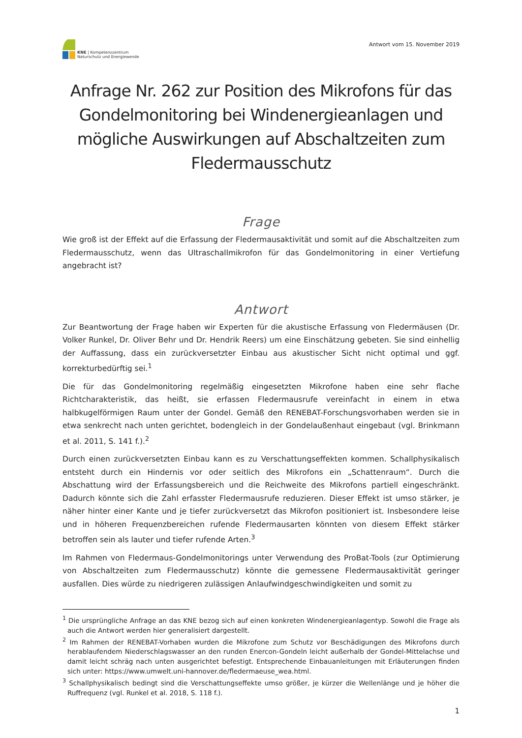KNE | Kompetenzzentrum
Naturschutz und Energiewende
Antwort vom 15. November 2019
Anfrage Nr. 262 zur Position des Mikrofons für das Gondelmonitoring bei Windenergieanlagen und mögliche Auswirkungen auf Abschaltzeiten zum Fledermausschutz
Frage
Wie groß ist der Effekt auf die Erfassung der Fledermausaktivität und somit auf die Abschaltzeiten zum Fledermausschutz, wenn das Ultraschallmikrofon für das Gondelmonitoring in einer Vertiefung angebracht ist?
Antwort
Zur Beantwortung der Frage haben wir Experten für die akustische Erfassung von Fledermäusen (Dr. Volker Runkel, Dr. Oliver Behr und Dr. Hendrik Reers) um eine Einschätzung gebeten. Sie sind einhellig der Auffassung, dass ein zurückversetzter Einbau aus akustischer Sicht nicht optimal und ggf. korrekturbedürftig sei.<sup>1</sup>
Die für das Gondelmonitoring regelmäßig eingesetzten Mikrofone haben eine sehr flache Richtcharakteristik, das heißt, sie erfassen Fledermausrufe vereinfacht in einem in etwa halbkugelförmigen Raum unter der Gondel. Gemäß den RENEBAT-Forschungsvorhaben werden sie in etwa senkrecht nach unten gerichtet, bodengleich in der Gondelaußenhaut eingebaut (vgl. Brinkmann et al. 2011, S. 141 f.).<sup>2</sup>
Durch einen zurückversetzten Einbau kann es zu Verschattungseffekten kommen. Schallphysikalisch entsteht durch ein Hindernis vor oder seitlich des Mikrofons ein „Schattenraum“. Durch die Abschattung wird der Erfassungsbereich und die Reichweite des Mikrofons partiell eingeschränkt. Dadurch könnte sich die Zahl erfasster Fledermausrufe reduzieren. Dieser Effekt ist umso stärker, je näher hinter einer Kante und je tiefer zurückversetzt das Mikrofon positioniert ist. Insbesondere leise und in höheren Frequenzbereichen rufende Fledermausarten könnten von diesem Effekt stärker betroffen sein als lauter und tiefer rufende Arten.<sup>3</sup>
Im Rahmen von Fledermaus-Gondelmonitorings unter Verwendung des ProBat-Tools (zur Optimierung von Abschaltzeiten zum Fledermausschutz) könnte die gemessene Fledermausaktivität geringer ausfallen. Dies würde zu niedrigeren zulässigen Anlaufwindgeschwindigkeiten und somit zu
<sup>1</sup> Die ursprüngliche Anfrage an das KNE bezog sich auf einen konkreten Windenergieanlagentyp. Sowohl die Frage als auch die Antwort werden hier generalisiert dargestellt.
<sup>2</sup> Im Rahmen der RENEBAT-Vorhaben wurden die Mikrofone zum Schutz vor Beschädigungen des Mikrofons durch herablaufendem Niederschlagswasser an den runden Enercon-Gondeln leicht außerhalb der Gondel-Mittelachse und damit leicht schräg nach unten ausgerichtet befestigt. Entsprechende Einbauanleitungen mit Erläuterungen finden sich unter: https://www.umwelt.uni-hannover.de/fledermaeuse_wea.html.
<sup>3</sup> Schallphysikalisch bedingt sind die Verschattungseffekte umso größer, je kürzer die Wellenlänge und je höher die Ruffrequenz (vgl. Runkel et al. 2018, S. 118 f.).
1